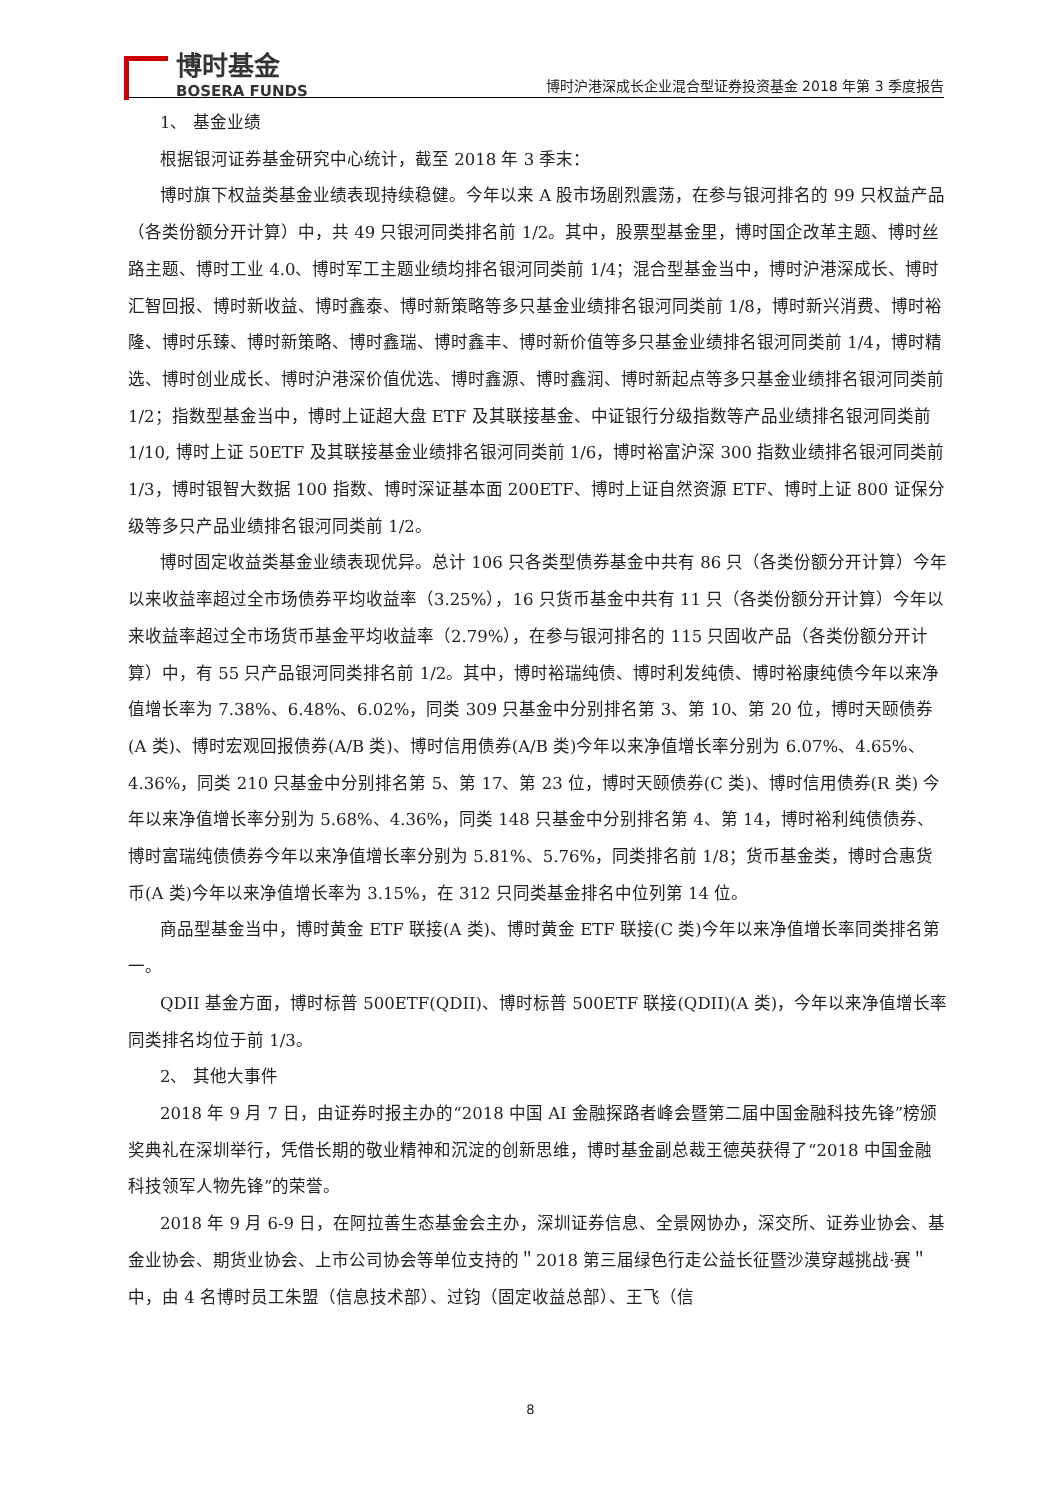博时基金
BOSERA FUNDS
博时沪港深成长企业混合型证券投资基金 2018 年第 3 季度报告
1、 基金业绩
根据银河证券基金研究中心统计，截至 2018 年 3 季末：
博时旗下权益类基金业绩表现持续稳健。今年以来 A 股市场剧烈震荡，在参与银河排名的 99 只权益产品（各类份额分开计算）中，共 49 只银河同类排名前 1/2。其中，股票型基金里，博时国企改革主题、博时丝路主题、博时工业 4.0、博时军工主题业绩均排名银河同类前 1/4；混合型基金当中，博时沪港深成长、博时汇智回报、博时新收益、博时鑫泰、博时新策略等多只基金业绩排名银河同类前 1/8，博时新兴消费、博时裕隆、博时乐臻、博时新策略、博时鑫瑞、博时鑫丰、博时新价值等多只基金业绩排名银河同类前 1/4，博时精选、博时创业成长、博时沪港深价值优选、博时鑫源、博时鑫润、博时新起点等多只基金业绩排名银河同类前 1/2；指数型基金当中，博时上证超大盘 ETF 及其联接基金、中证银行分级指数等产品业绩排名银河同类前 1/10, 博时上证 50ETF 及其联接基金业绩排名银河同类前 1/6，博时裕富沪深 300 指数业绩排名银河同类前 1/3，博时银智大数据 100 指数、博时深证基本面 200ETF、博时上证自然资源 ETF、博时上证 800 证保分级等多只产品业绩排名银河同类前 1/2。
博时固定收益类基金业绩表现优异。总计 106 只各类型债券基金中共有 86 只（各类份额分开计算）今年以来收益率超过全市场债券平均收益率（3.25%），16 只货币基金中共有 11 只（各类份额分开计算）今年以来收益率超过全市场货币基金平均收益率（2.79%），在参与银河排名的 115 只固收产品（各类份额分开计算）中，有 55 只产品银河同类排名前 1/2。其中，博时裕瑞纯债、博时利发纯债、博时裕康纯债今年以来净值增长率为 7.38%、6.48%、6.02%，同类 309 只基金中分别排名第 3、第 10、第 20 位，博时天颐债券(A 类)、博时宏观回报债券(A/B 类)、博时信用债券(A/B 类)今年以来净值增长率分别为 6.07%、4.65%、4.36%，同类 210 只基金中分别排名第 5、第 17、第 23 位，博时天颐债券(C 类)、博时信用债券(R 类) 今年以来净值增长率分别为 5.68%、4.36%，同类 148 只基金中分别排名第 4、第 14，博时裕利纯债债券、博时富瑞纯债债券今年以来净值增长率分别为 5.81%、5.76%，同类排名前 1/8；货币基金类，博时合惠货币(A 类)今年以来净值增长率为 3.15%，在 312 只同类基金排名中位列第 14 位。
商品型基金当中，博时黄金 ETF 联接(A 类)、博时黄金 ETF 联接(C 类)今年以来净值增长率同类排名第一。
QDII 基金方面，博时标普 500ETF(QDII)、博时标普 500ETF 联接(QDII)(A 类)，今年以来净值增长率同类排名均位于前 1/3。
2、 其他大事件
2018 年 9 月 7 日，由证券时报主办的“2018 中国 AI 金融探路者峰会暨第二届中国金融科技先锋”榜颁奖典礼在深圳举行，凭借长期的敬业精神和沉淀的创新思维，博时基金副总裁王德英获得了“2018 中国金融科技领军人物先锋”的荣誉。
2018 年 9 月 6-9 日，在阿拉善生态基金会主办，深圳证券信息、全景网协办，深交所、证券业协会、基金业协会、期货业协会、上市公司协会等单位支持的＂2018 第三届绿色行走公益长征暨沙漠穿越挑战·赛＂中，由 4 名博时员工朱盟（信息技术部）、过钧（固定收益总部）、王飞（信
8